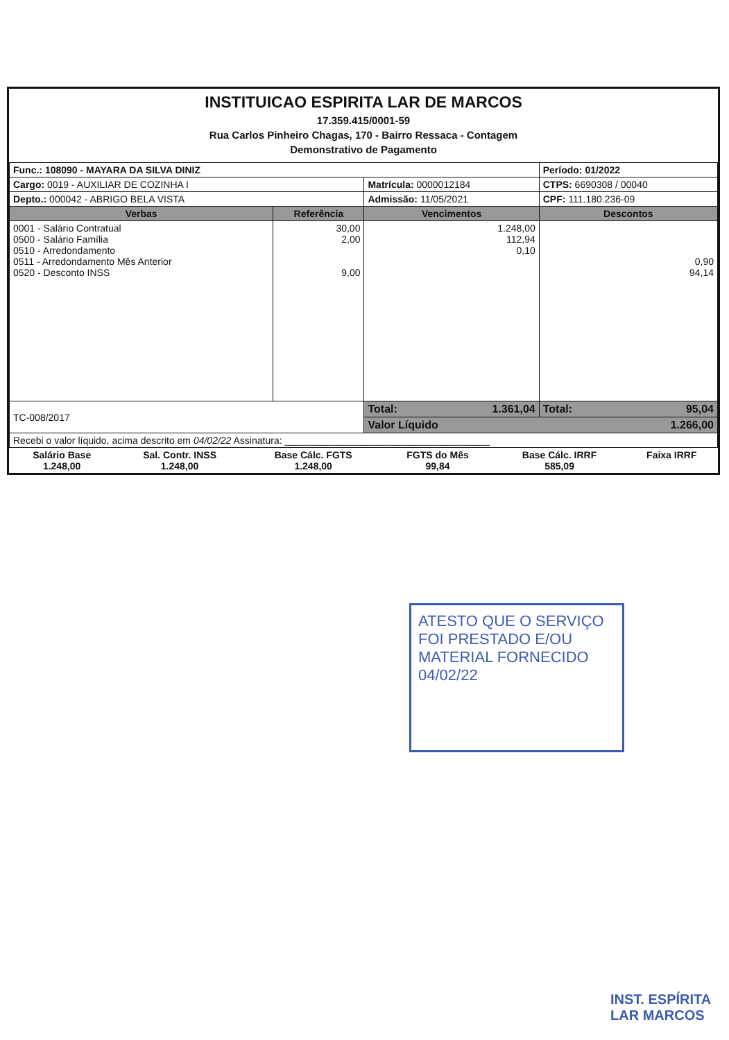INSTITUICAO ESPIRITA LAR DE MARCOS
17.359.415/0001-59
Rua Carlos Pinheiro Chagas, 170 - Bairro Ressaca - Contagem
Demonstrativo de Pagamento
| Func.: 108090 - MAYARA DA SILVA DINIZ | | | Período: 01/2022 |
| Cargo: 0019 - AUXILIAR DE COZINHA I | | Matrícula: 0000012184 | CTPS: 6690308 / 00040 |
| Depto.: 000042 - ABRIGO BELA VISTA | | Admissão: 11/05/2021 | CPF: 111.180.236-09 |
| Verbas | Referência | Vencimentos | Descontos |
| 0001 - Salário Contratual 0500 - Salário Família 0510 - Arredondamento 0511 - Arredondamento Mês Anterior 0520 - Desconto INSS | 30,00 2,00 9,00 | 1.248,00 112,94 0,10 | 0,90 94,14 |
| TC-008/2017 | | Total: 1.361,04 | Total: 95,04 |
| | | Valor Líquido 1.266,00 | |
| Recebi o valor líquido, acima descrito em 04/02/22 Assinatura: ______________________________________ | | | |
| Salário Base 1.248,00 | Sal. Contr. INSS 1.248,00 | Base Cálc. FGTS 1.248,00 | FGTS do Mês 99,84 | Base Cálc. IRRF 585,09 | Faixa IRRF |
ATESTO QUE O SERVIÇO FOI PRESTADO E/OU MATERIAL FORNECIDO 04/02/22
INST. ESPÍRITA
LAR MARCOS